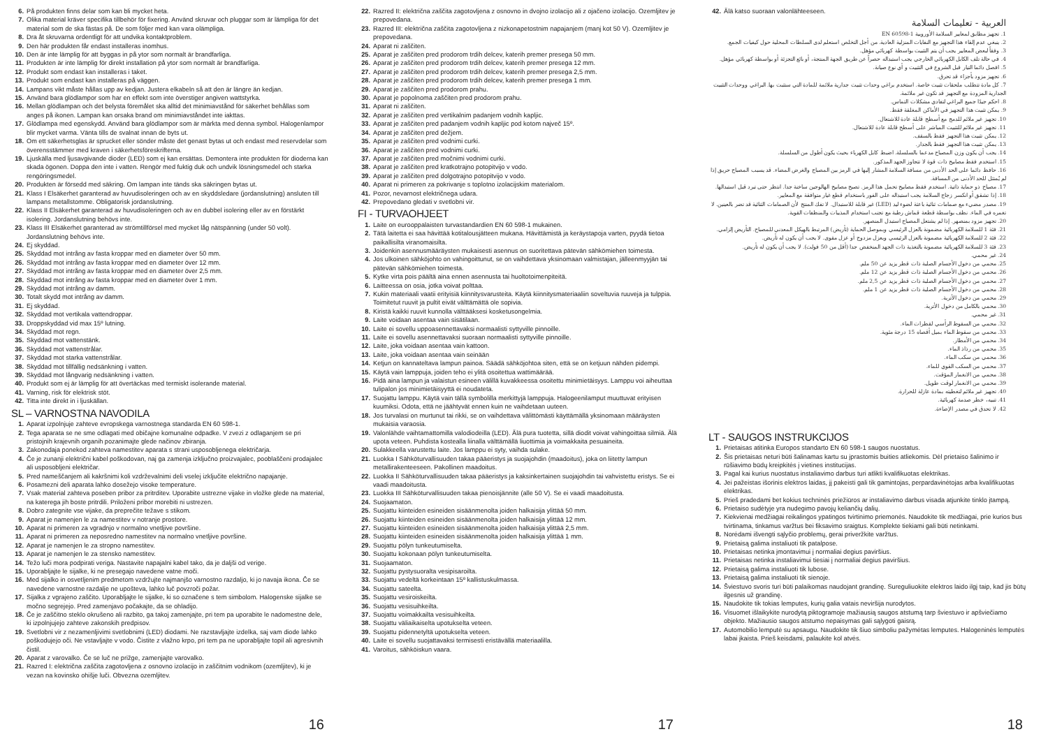6. På produkten finns delar som kan bli mycket heta.
7. Olika material kräver specifika tillbehör för fixering. Använd skruvar och pluggar som är lämpliga för det material som de ska fästas på. De som följer med kan vara olämpliga.
8. Dra åt skruvarna ordentligt för att undvika kontaktproblem.
9. Den här produkten får endast installeras inomhus.
10. Den är inte lämplig för att byggas in på ytor som normalt är brandfarliga.
11. Produkten är inte lämplig för direkt installation på ytor som normalt är brandfarliga.
12. Produkt som endast kan installeras i taket.
13. Produkt som endast kan installeras på väggen.
14. Lampans vikt måste hållas upp av kedjan. Justera elkabeln så att den är längre än kedjan.
15. Använd bara glödlampor som har en effekt som inte överstiger angiven wattstyrka.
16. Mellan glödlampan och det belysta föremålet ska alltid det minimiavstånd för säkerhet behållas som anges på ikonen. Lampan kan orsaka brand om minimiavståndet inte iakttas.
17. Glödlampa med egenskydd. Använd bara glödlampor som är märkta med denna symbol. Halogenlampor blir mycket varma. Vänta tills de svalnat innan de byts ut.
18. Om ett säkerhetsglas är sprucket eller sönder måste det genast bytas ut och endast med reservdelar som överensstämmer med kraven i säkerhetsföreskrifterna.
19. Ljuskälla med ljusavgivande dioder (LED) som ej kan ersättas. Demontera inte produkten för dioderna kan skada ögonen. Doppa den inte i vatten. Rengör med fuktig duk och undvik lösningsmedel och starka rengöringsmedel.
20. Produkten är försedd med säkring. Om lampan inte tänds ska säkringen bytas ut.
21. Klass I Elsäkerhet garanterad av huvudisoleringen och av en skyddsledare (jordanslutning) ansluten till lampans metallstomme. Obligatorisk jordanslutning.
22. Klass II Elsäkerhet garanterad av huvudisoleringen och av en dubbel isolering eller av en förstärkt isolering. Jordanslutning behövs inte.
23. Klass III Elsäkerhet garanterad av strömtillförsel med mycket låg nätspänning (under 50 volt). Jordanslutning behövs inte.
24. Ej skyddad.
25. Skyddad mot intrång av fasta kroppar med en diameter över 50 mm.
26. Skyddad mot intrång av fasta kroppar med en diameter över 12 mm.
27. Skyddad mot intrång av fasta kroppar med en diameter över 2,5 mm.
28. Skyddad mot intrång av fasta kroppar med en diameter över 1 mm.
29. Skyddad mot intrång av damm.
30. Totalt skydd mot intrång av damm.
31. Ej skyddad.
32. Skyddad mot vertikala vattendroppar.
33. Droppskyddad vid max 15º lutning.
34. Skyddad mot regn.
35. Skyddad mot vattenstänk.
36. Skyddad mot vattenstrålar.
37. Skyddad mot starka vattenstrålar.
38. Skyddad mot tillfällig nedsänkning i vatten.
39. Skyddad mot långvarig nedsänkning i vatten.
40. Produkt som ej är lämplig för att övertäckas med termiskt isolerande material.
41. Varning, risk för elektrisk stöt.
42. Titta inte direkt in i ljuskällan.
SL – VARNOSTNA NAVODILA
1. Aparat izpolnjuje zahteve evropskega varnostnega standarda EN 60 598-1.
2. Tega aparata se ne sme odlagati med običajne komunalne odpadke. V zvezi z odlaganjem se pri pristojnih krajevnih organih pozanimajte glede načinov zbiranja.
3. Zakonodaja ponekod zahteva namestitev aparata s strani usposobljenega električarja.
4. Če je zunanji električni kabel poškodovan, naj ga zamenja izključno proizvajalec, pooblaščeni prodajalec ali usposobljeni električar.
5. Pred nameščanjem ali kakršnimi koli vzdrževalnimi deli vselej izključite električno napajanje.
6. Posamezni deli aparata lahko dosežejo visoke temperature.
7. Vsak material zahteva poseben pribor za pritrditev. Uporabite ustrezne vijake in vložke glede na material, na katerega jih boste pritrdili. Priloženi pribor morebiti ni ustrezen.
8. Dobro zategnite vse vijake, da preprečite težave s stikom.
9. Aparat je namenjen le za namestitev v notranje prostore.
10. Aparat ni primeren za vgradnjo v normalno vnetljive površine.
11. Aparat ni primeren za neposredno namestitev na normalno vnetljive površine.
12. Aparat je namenjen le za stropno namestitev.
13. Aparat je namenjen le za stensko namestitev.
14. Težo luči mora podpirati veriga. Nastavite napajalni kabel tako, da je daljši od verige.
15. Uporabljajte le sijalke, ki ne presegajo navedene vatne moči.
16. Med sijalko in osvetljenim predmetom vzdržujte najmanjšo varnostno razdaljo, ki jo navaja ikona. Če se navedene varnostne razdalje ne upošteva, lahko luč povzroči požar.
17. Sijalka z vgrajeno zaščito. Uporabljajte le sijalke, ki so označene s tem simbolom. Halogenske sijalke se močno segrejejo. Pred zamenjavo počakajte, da se ohladijo.
18. Če je zaščitno steklo okrušeno ali razbito, ga takoj zamenjajte, pri tem pa uporabite le nadomestne dele, ki izpolnjujejo zahteve zakonskih predpisov.
19. Svetlobni vir z nezamenljivimi svetlobnimi (LED) diodami. Ne razstavljajte izdelka, saj vam diode lahko poškodujejo oči. Ne vstavljajte v vodo. Čistite z vlažno krpo, pri tem pa ne uporabljajte topil ali agresivnih čistil.
20. Aparat z varovalko. Če se luč ne prižge, zamenjajte varovalko.
21. Razred I: električna zaščita zagotovljena z osnovno izolacijo in zaščitnim vodnikom (ozemljitev), ki je vezan na kovinsko ohišje luči. Obvezna ozemljitev.
16
22. Razred II: električna zaščita zagotovljena z osnovno in dvojno izolacijo ali z ojačeno izolacijo. Ozemljitev je prepovedana.
23. Razred III: električna zaščita zagotovljena z nizkonapetostnim napajanjem (manj kot 50 V). Ozemljitev je prepovedana.
24. Aparat ni zaščiten.
25. Aparat je zaščiten pred prodorom trdih delcev, katerih premer presega 50 mm.
26. Aparat je zaščiten pred prodorom trdih delcev, katerih premer presega 12 mm.
27. Aparat je zaščiten pred prodorom trdih delcev, katerih premer presega 2,5 mm.
28. Aparat je zaščiten pred prodorom trdih delcev, katerih premer presega 1 mm.
29. Aparat je zaščiten pred prodorom prahu.
30. Aparat je popolnoma zaščiten pred prodorom prahu.
31. Aparat ni zaščiten.
32. Aparat je zaščiten pred vertikalnim padanjem vodnih kapljic.
33. Aparat je zaščiten pred padanjem vodnih kapljic pod kotom največ 15º.
34. Aparat je zaščiten pred dežjem.
35. Aparat je zaščiten pred vodnimi curki.
36. Aparat je zaščiten pred vodnimi curki.
37. Aparat je zaščiten pred močnimi vodnimi curki.
38. Aparat je zaščiten pred kratkotrajno potopitvijo v vodo.
39. Aparat je zaščiten pred dolgotrajno potopitvijo v vodo.
40. Aparat ni primeren za pokrivanje s toplotno izolacijskim materialom.
41. Pozor, nevarnost električnega udara.
42. Prepovedano gledati v svetlobni vir.
FI - TURVAOHJEET
1. Laite on eurooppalaisten turvastandardien EN 60 598-1 mukainen.
2. Tätä laitetta ei saa hävittää kotitalousjätteen mukana. Hävittämistä ja keräystapoja varten, pyydä tietoa paikallisilta viranomaisilta.
3. Joidenkin asennusmääräysten mukaisesti asennus on suoritettava pätevän sähkömiehen toimesta.
4. Jos ulkoinen sähköjohto on vahingoittunut, se on vaihdettava yksinomaan valmistajan, jälleenmyyjän tai pätevän sähkömiehen toimesta.
5. Kytke virta pois päältä aina ennen asennusta tai huoltotoimenpiteitä.
6. Laitteessa on osia, jotka voivat polttaa.
7. Kukin materiaali vaatii erityisiä kiinnitysvarusteita. Käytä kiinnitysmateriaaliin soveltuvia ruuveja ja tulppia. Toimitetut ruuvit ja pultit eivät välttämättä ole sopivia.
8. Kiristä kaikki ruuvit kunnolla välttääksesi kosketusongelmia.
9. Laite voidaan asentaa vain sisätilaan.
10. Laite ei sovellu uppoasennettavaksi normaalisti syttyville pinnoille.
11. Laite ei sovellu asennettavaksi suoraan normaalisti syttyville pinnoille.
12. Laite, joka voidaan asentaa vain kattoon.
13. Laite, joka voidaan asentaa vain seinään
14. Ketjun on kannateltava lampun painoa. Säädä sähköjohtoa siten, että se on ketjuun nähden pidempi.
15. Käytä vain lamppuja, joiden teho ei ylitä osoitettua wattimäärää.
16. Pidä aina lampun ja valaistun esineen välillä kuvakkeessa osoitettu minimietäisyys. Lamppu voi aiheuttaa tulipalon jos minimietäisyyttä ei noudateta.
17. Suojattu lamppu. Käytä vain tällä symbolilla merkittyjä lamppuja. Halogeenilamput muuttuvat erityisen kuumiksi. Odota, että ne jäähtyvät ennen kuin ne vaihdetaan uuteen.
18. Jos turvalasi on murtunut tai rikki, se on vaihdettava välittömästi käyttämällä yksinomaan määräysten mukaisia varaosia.
19. Valonlähde vaihtamattomilla valodiodeilla (LED). Älä pura tuotetta, sillä diodit voivat vahingoittaa silmiä. Älä upota veteen. Puhdista kostealla liinalla välttämällä liuottimia ja voimakkaita pesuaineita.
20. Sulakkeella varustettu laite. Jos lamppu ei syty, vaihda sulake.
21. Luokka I Sähköturvallisuuden takaa pääeristys ja suojajohdin (maadoitus), joka on liitetty lampun metallirakenteeseen. Pakollinen maadoitus.
22. Luokka II Sähköturvallisuuden takaa pääeristys ja kaksinkertainen suojajohdin tai vahvistettu eristys. Se ei vaadi maadoitusta.
23. Luokka III Sähköturvallisuuden takaa pienoisjännite (alle 50 V). Se ei vaadi maadoitusta.
24. Suojaamaton.
25. Suojattu kiinteiden esineiden sisäänmenolta joiden halkaisija ylittää 50 mm.
26. Suojattu kiinteiden esineiden sisäänmenolta joiden halkaisija ylittää 12 mm.
27. Suojattu kiinteiden esineiden sisäänmenolta joiden halkaisija ylittää 2,5 mm.
28. Suojattu kiinteiden esineiden sisäänmenolta joiden halkaisija ylittää 1 mm.
29. Suojattu pölyn tunkeutumiselta.
30. Suojattu kokonaan pölyn tunkeutumiselta.
31. Suojaamaton.
32. Suojattu pystysuoralta vesipisaroilta.
33. Suojattu vedeltä korkeintaan 15º kallistuskulmassa.
34. Suojattu sateelta.
35. Suojattu vesiroiskeilta.
36. Suojattu vesisuihkeilta.
37. Suojattu voimakkailta vesisuihkeilta.
38. Suojattu väliaikaiselta upotukselta veteen.
39. Suojattu pidennetyltä upotukselta veteen.
40. Laite ei sovellu suojattavaksi termisesti eristävällä materiaalilla.
41. Varoitus, sähköiskun vaara.
17
42. Älä katso suoraan valonlähteeseen.
العربية - تعليمات السلامة
1. تجهيز مطابق لمعايير السلامة الأوروبية EN 60598-1
2. ينبغي عدم إلقاء هذا التجهيز مع النفايات المنزلية العادية. من أجل التخلص استعلم لدى السلطات المحلية حول كيفيات الجمع.
3. وفقاً لبعض المعايير يجب أن يتم التثبيت بواسطة كهربائي مؤهل.
4. في حالة تلف الكابل الكهربائي الخارجي يجب استبداله حصراً عن طريق الجهة المنتجة، أو بائع التجزئة أو بواسطة كهربائي مؤهل.
5. افصل دائما التيار قبل الشروع في التثبيت و أي نوع صيانة.
6. تجهيز مزود بأجزاء قد تحرق.
7. كل مادة تتطلب ملحقات تثبيت خاصة. استخدم براغي وحدات تثبيت جدارية ملائمة للمادة التي ستثبت بها. البراغي ووحدات التثبيت الجدارية المزودة مع التجهيز قد تكون غير ملائمة.
8. احكم جيدًا جميع البراغي لتفادي مشكلات التماس.
9. يمكن تثبيت هذا التجهيز في الأماكن المغلقة فقط.
10. تجهيز غير ملائم للدمج مع أسطح قابلة عادة للاشتعال.
11. تجهيز غير ملائم للتثبيت المباشر على أسطح قابلة عادة للاشتعال.
12. يمكن تثبيت هذا التجهيز فقط بالسقف.
13. يمكن تثبيت هذا التجهيز فقط بالجدار.
14. يجب أن يكون وزن المصباح مدعما بالسلسلة. اضبط كابل الكهرباء بحيث يكون أطول من السلسلة.
15. استخدم فقط مصابيح ذات قوة لا تتجاوز الجهد المذكور.
16. حافظ دائما على الحد الأدنى من مسافة السلامة المشار إليها في الرمز بين المصباح والغرض المضاء. قد يسبب المصباح حريق إذا لم يُمتثل للحد الأدنى من المسافة.
17. مصباح ذو حماية ذاتية. استخدم فقط مصابيح تحمل هذا الرمز. تصبح مصابيح الهالوجين ساخنة جدا. انتظر حتى تبرد قبل استبدالها.
18. إذا تشقق أو انكسر زجاج السلامة يجب استبداله على الفور باستخدام قطع غيار متوافقة مع المعايير.
19. مصدر مضيء مع صمامات ثنائية باعثة لضوء ليد (LED) غير قابلة للاستبدال. لا تفك المنتج لأن الصمامات الثنائية قد تضر بالعينين. لا تغمره في الماء. نظف بواسطة قطعة قماش رطبة مع تجنب استخدام المذيبات والمنظفات القوية.
20. تجهيز مزود بمنصهر. إذا لم يشتعل المصباح استبدل المنصهر.
21. فئة 1 للسلامة الكهربائية مضمونة بالعزل الرئيسي وبموصل الحماية (تأريض) المرتبط بالهيكل المعدني للمصباح. التأريض إلزامي.
22. فئة 2 للسلامة الكهربائية مضمونة بالعزل الرئيسي وبعزل مزدوج أو عزل مقوى. لا يجب أن يكون له تأريض.
23. فئة 3 للسلامة الكهربائية مضمونة بالتغذية ذات الجهد المنخفض جدا (أقل من 50 فولت). لا يجب أن يكون له تأريض.
24. غير محمي.
25. محمي من دخول الأجسام الصلبة ذات قطر يزيد عن 50 ملم.
26. محمي من دخول الأجسام الصلبة ذات قطر يزيد عن 12 ملم.
27. محمي من دخول الأجسام الصلبة ذات قطر يزيد عن 2,5 ملم.
28. محمي من دخول الأجسام الصلبة ذات قطر يزيد عن 1 ملم.
29. محمي من دخول الأتربة.
30. محمي بالكامل من دخول الأتربة.
31. غير محمي.
32. محمي من السقوط الرأسي لقطرات الماء.
33. محمي من سقوط الماء بميل أقصاه 15 درجة مئوية.
34. محمي من الأمطار.
35. محمي من رذاذ الماء.
36. محمي من سكب الماء.
37. محمي من السكب القوي للماء.
38. محمي من الانغمار المؤقت.
39. محمي من الانغمار لوقت طويل.
40. تجهيز غير ملائم لتغطيته بمادة عازلة للحرارة.
41. تنبيه، خطر صدمة كهربائية.
42. لا تحدق في مصدر الإضاءة.
LT - SAUGOS INSTRUKCIJOS
1. Prietaisas atitinka Europos standarto EN 60 598-1 saugos nuostatus.
2. Šis prietaisas neturi būti šalinamas kartu su įprastomis buities atliekomis. Dėl prietaiso šalinimo ir rūšiavimo būdų kreipkitės į vietines institucijas.
3. Pagal kai kurius nuostatus instaliavimo darbus turi atlikti kvalifikuotas elektrikas.
4. Jei pažeistas išorinis elektros laidas, jį pakeisti gali tik gamintojas, perpardavinėtojas arba kvalifikuotas elektrikas.
5. Prieš pradedami bet kokius techninės priežiūros ar instaliavimo darbus visada atjunkite tinklo įtampą.
6. Prietaiso sudėtyje yra nudegimo pavojų keliančių dalių.
7. Kiekvienai medžiagai reikalingos ypatingos tvirtinimo priemonės. Naudokite tik medžiagai, prie kurios bus tvirtinama, tinkamus varžtus bei fiksavimo sraigtus. Komplekte tiekiami gali būti netinkami.
8. Norėdami išvengti sąlyčio problemų, gerai priveržkite varžtus.
9. Prietaisą galima instaliuoti tik patalpose.
10. Prietaisas netinka įmontavimui į normaliai degius paviršius.
11. Prietaisas netinka instaliavimui tiesiai į normaliai degius paviršius.
12. Prietaisą galima instaliuoti tik lubose.
13. Prietaisą galima instaliuoti tik sienoje.
14. Šviestuvo svoris turi būti palaikomas naudojant grandinę. Sureguliuokite elektros laido ilgį taip, kad jis būtų ilgesnis už grandinę.
15. Naudokite tik tokias lemputes, kurių galia vatais neviršija nurodytos.
16. Visuomet išlaikykite nurodytą piktogramoje mažiausią saugos atstumą tarp šviestuvo ir apšviečiamo objekto. Mažiausio saugos atstumo nepaisymas gali sąlygoti gaisrą.
17. Automobilio lemputė su apsaugu. Naudokite tik šiuo simboliu pažymėtas lemputes. Halogeninės lemputės labai įkaista. Prieš keisdami, palaukite kol atvės.
18